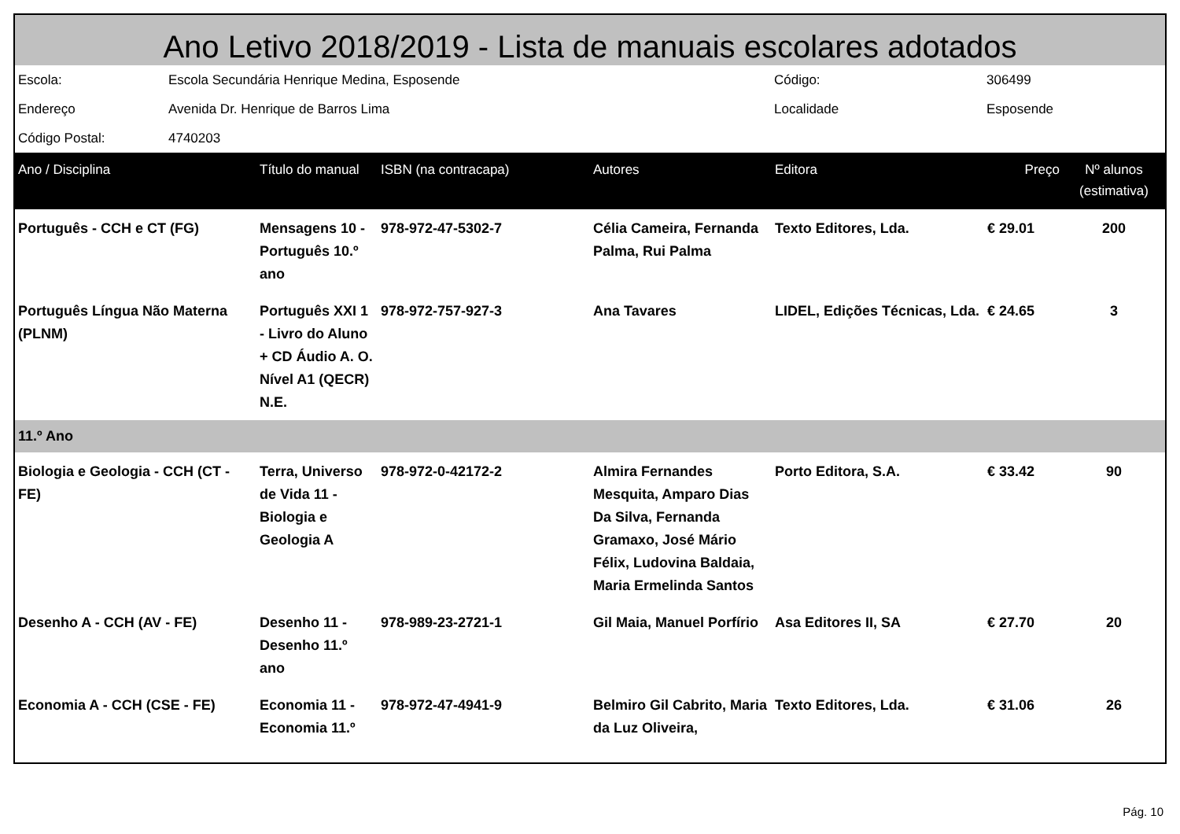Ano Letivo 2018/2019 - Lista de manuais escolares adotados
| Escola: | Escola Secundária Henrique Medina, Esposende | Código: | 306499 |
| Endereço | Avenida Dr. Henrique de Barros Lima | Localidade | Esposende |
| Código Postal: | 4740203 | | |
| Ano / Disciplina | Título do manual | ISBN (na contracapa) | Autores | Editora | Preço | Nº alunos (estimativa) |
| --- | --- | --- | --- | --- | --- | --- |
| Português - CCH e CT (FG) | Mensagens 10 - Português 10.º ano | 978-972-47-5302-7 | Célia Cameira, Fernanda Palma, Rui Palma | Texto Editores, Lda. | € 29.01 | 200 |
| Português Língua Não Materna (PLNM) | Português XXI 1 - Livro do Aluno + CD Áudio A. O. Nível A1 (QECR) N.E. | 978-972-757-927-3 | Ana Tavares | LIDEL, Edições Técnicas, Lda. | € 24.65 | 3 |
| 11.º Ano | | | | | | |
| Biologia e Geologia - CCH (CT - FE) | Terra, Universo de Vida 11 - Biologia e Geologia A | 978-972-0-42172-2 | Almira Fernandes Mesquita, Amparo Dias Da Silva, Fernanda Gramaxo, José Mário Félix, Ludovina Baldaia, Maria Ermelinda Santos | Porto Editora, S.A. | € 33.42 | 90 |
| Desenho A - CCH (AV - FE) | Desenho 11 - Desenho 11.º ano | 978-989-23-2721-1 | Gil Maia, Manuel Porfírio | Asa Editores II, SA | € 27.70 | 20 |
| Economia A - CCH (CSE - FE) | Economia 11 - Economia 11.º | 978-972-47-4941-9 | Belmiro Gil Cabrito, Maria da Luz Oliveira, | Texto Editores, Lda. | € 31.06 | 26 |
Pág. 10